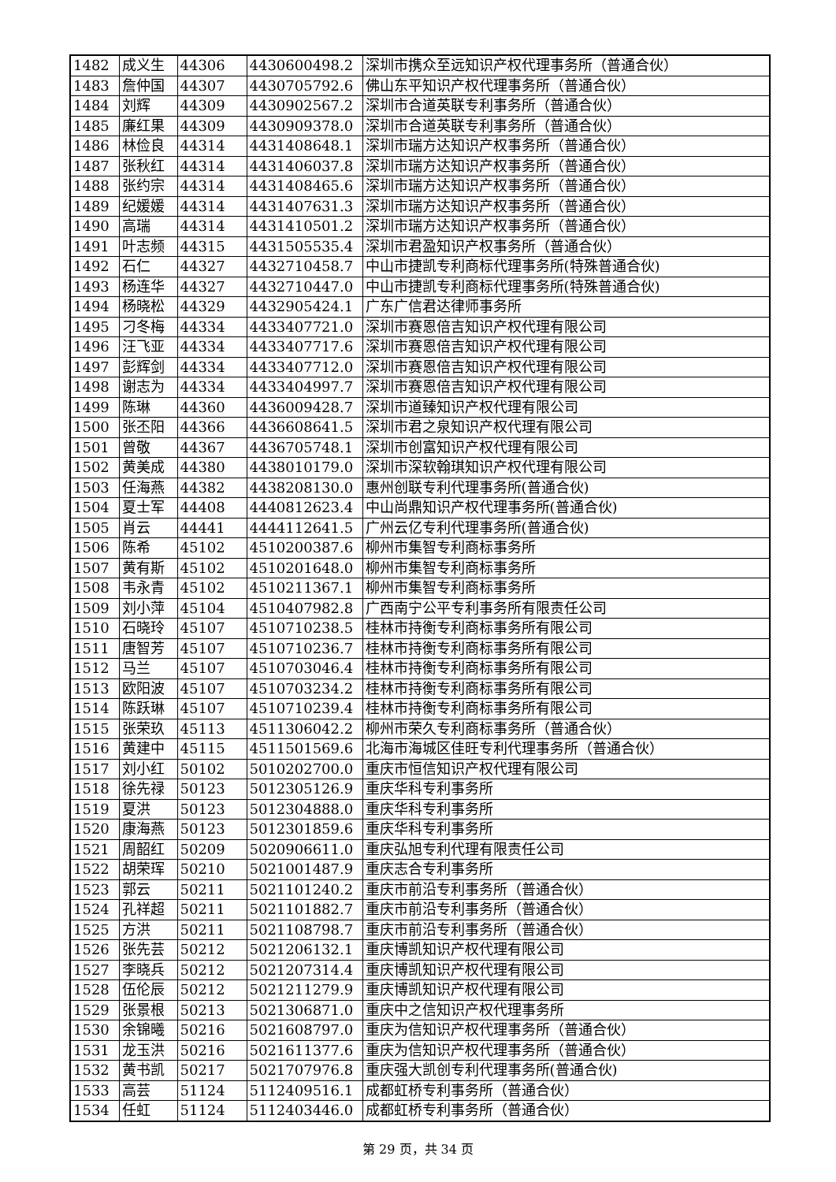| 1482 | 成义生 | 44306 | 4430600498.2 | 深圳市携众至远知识产权代理事务所（普通合伙） |
| 1483 | 詹仲国 | 44307 | 4430705792.6 | 佛山东平知识产权代理事务所（普通合伙） |
| 1484 | 刘辉 | 44309 | 4430902567.2 | 深圳市合道英联专利事务所（普通合伙） |
| 1485 | 廉红果 | 44309 | 4430909378.0 | 深圳市合道英联专利事务所（普通合伙） |
| 1486 | 林俭良 | 44314 | 4431408648.1 | 深圳市瑞方达知识产权事务所（普通合伙） |
| 1487 | 张秋红 | 44314 | 4431406037.8 | 深圳市瑞方达知识产权事务所（普通合伙） |
| 1488 | 张约宗 | 44314 | 4431408465.6 | 深圳市瑞方达知识产权事务所（普通合伙） |
| 1489 | 纪媛媛 | 44314 | 4431407631.3 | 深圳市瑞方达知识产权事务所（普通合伙） |
| 1490 | 高瑞 | 44314 | 4431410501.2 | 深圳市瑞方达知识产权事务所（普通合伙） |
| 1491 | 叶志频 | 44315 | 4431505535.4 | 深圳市君盈知识产权事务所（普通合伙） |
| 1492 | 石仁 | 44327 | 4432710458.7 | 中山市捷凯专利商标代理事务所(特殊普通合伙) |
| 1493 | 杨连华 | 44327 | 4432710447.0 | 中山市捷凯专利商标代理事务所(特殊普通合伙) |
| 1494 | 杨晓松 | 44329 | 4432905424.1 | 广东广信君达律师事务所 |
| 1495 | 刁冬梅 | 44334 | 4433407721.0 | 深圳市赛恩倍吉知识产权代理有限公司 |
| 1496 | 汪飞亚 | 44334 | 4433407717.6 | 深圳市赛恩倍吉知识产权代理有限公司 |
| 1497 | 彭辉剑 | 44334 | 4433407712.0 | 深圳市赛恩倍吉知识产权代理有限公司 |
| 1498 | 谢志为 | 44334 | 4433404997.7 | 深圳市赛恩倍吉知识产权代理有限公司 |
| 1499 | 陈琳 | 44360 | 4436009428.7 | 深圳市道臻知识产权代理有限公司 |
| 1500 | 张丕阳 | 44366 | 4436608641.5 | 深圳市君之泉知识产权代理有限公司 |
| 1501 | 曾敬 | 44367 | 4436705748.1 | 深圳市创富知识产权代理有限公司 |
| 1502 | 黄美成 | 44380 | 4438010179.0 | 深圳市深软翰琪知识产权代理有限公司 |
| 1503 | 任海燕 | 44382 | 4438208130.0 | 惠州创联专利代理事务所(普通合伙) |
| 1504 | 夏士军 | 44408 | 4440812623.4 | 中山尚鼎知识产权代理事务所(普通合伙) |
| 1505 | 肖云 | 44441 | 4444112641.5 | 广州云亿专利代理事务所(普通合伙) |
| 1506 | 陈希 | 45102 | 4510200387.6 | 柳州市集智专利商标事务所 |
| 1507 | 黄有斯 | 45102 | 4510201648.0 | 柳州市集智专利商标事务所 |
| 1508 | 韦永青 | 45102 | 4510211367.1 | 柳州市集智专利商标事务所 |
| 1509 | 刘小萍 | 45104 | 4510407982.8 | 广西南宁公平专利事务所有限责任公司 |
| 1510 | 石晓玲 | 45107 | 4510710238.5 | 桂林市持衡专利商标事务所有限公司 |
| 1511 | 唐智芳 | 45107 | 4510710236.7 | 桂林市持衡专利商标事务所有限公司 |
| 1512 | 马兰 | 45107 | 4510703046.4 | 桂林市持衡专利商标事务所有限公司 |
| 1513 | 欧阳波 | 45107 | 4510703234.2 | 桂林市持衡专利商标事务所有限公司 |
| 1514 | 陈跃琳 | 45107 | 4510710239.4 | 桂林市持衡专利商标事务所有限公司 |
| 1515 | 张荣玖 | 45113 | 4511306042.2 | 柳州市荣久专利商标事务所（普通合伙） |
| 1516 | 黄建中 | 45115 | 4511501569.6 | 北海市海城区佳旺专利代理事务所（普通合伙） |
| 1517 | 刘小红 | 50102 | 5010202700.0 | 重庆市恒信知识产权代理有限公司 |
| 1518 | 徐先禄 | 50123 | 5012305126.9 | 重庆华科专利事务所 |
| 1519 | 夏洪 | 50123 | 5012304888.0 | 重庆华科专利事务所 |
| 1520 | 康海燕 | 50123 | 5012301859.6 | 重庆华科专利事务所 |
| 1521 | 周韶红 | 50209 | 5020906611.0 | 重庆弘旭专利代理有限责任公司 |
| 1522 | 胡荣珲 | 50210 | 5021001487.9 | 重庆志合专利事务所 |
| 1523 | 郭云 | 50211 | 5021101240.2 | 重庆市前沿专利事务所（普通合伙） |
| 1524 | 孔祥超 | 50211 | 5021101882.7 | 重庆市前沿专利事务所（普通合伙） |
| 1525 | 方洪 | 50211 | 5021108798.7 | 重庆市前沿专利事务所（普通合伙） |
| 1526 | 张先芸 | 50212 | 5021206132.1 | 重庆博凯知识产权代理有限公司 |
| 1527 | 李晓兵 | 50212 | 5021207314.4 | 重庆博凯知识产权代理有限公司 |
| 1528 | 伍伦辰 | 50212 | 5021211279.9 | 重庆博凯知识产权代理有限公司 |
| 1529 | 张景根 | 50213 | 5021306871.0 | 重庆中之信知识产权代理事务所 |
| 1530 | 余锦曦 | 50216 | 5021608797.0 | 重庆为信知识产权代理事务所（普通合伙） |
| 1531 | 龙玉洪 | 50216 | 5021611377.6 | 重庆为信知识产权代理事务所（普通合伙） |
| 1532 | 黄书凯 | 50217 | 5021707976.8 | 重庆强大凯创专利代理事务所(普通合伙) |
| 1533 | 高芸 | 51124 | 5112409516.1 | 成都虹桥专利事务所（普通合伙） |
| 1534 | 任虹 | 51124 | 5112403446.0 | 成都虹桥专利事务所（普通合伙） |
第 29 页，共 34 页